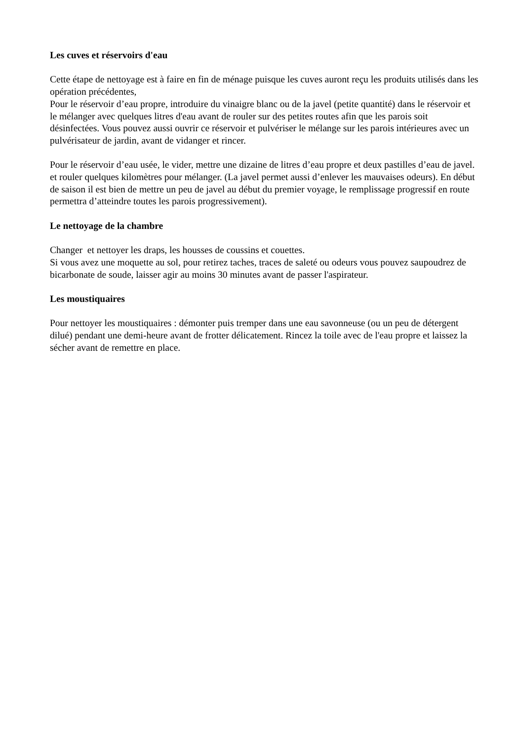Les cuves et réservoirs d'eau
Cette étape de nettoyage est à faire en fin de ménage puisque les cuves auront reçu les produits utilisés dans les opération précédentes,
Pour le réservoir d’eau propre, introduire du vinaigre blanc ou de la javel (petite quantité) dans le réservoir et le mélanger avec quelques litres d'eau avant de rouler sur des petites routes afin que les parois soit désinfectées. Vous pouvez aussi ouvrir ce réservoir et pulvériser le mélange sur les parois intérieures avec un pulvérisateur de jardin, avant de vidanger et rincer.
Pour le réservoir d’eau usée, le vider, mettre une dizaine de litres d’eau propre et deux pastilles d’eau de javel. et rouler quelques kilomètres pour mélanger. (La javel permet aussi d’enlever les mauvaises odeurs). En début de saison il est bien de mettre un peu de javel au début du premier voyage, le remplissage progressif en route permettra d’atteindre toutes les parois progressivement).
Le nettoyage de la chambre
Changer et nettoyer les draps, les housses de coussins et couettes.
Si vous avez une moquette au sol, pour retirez taches, traces de saleté ou odeurs vous pouvez saupoudrez de bicarbonate de soude, laisser agir au moins 30 minutes avant de passer l'aspirateur.
Les moustiquaires
Pour nettoyer les moustiquaires : démonter puis tremper dans une eau savonneuse (ou un peu de détergent dilué) pendant une demi-heure avant de frotter délicatement. Rincez la toile avec de l'eau propre et laissez la sécher avant de remettre en place.